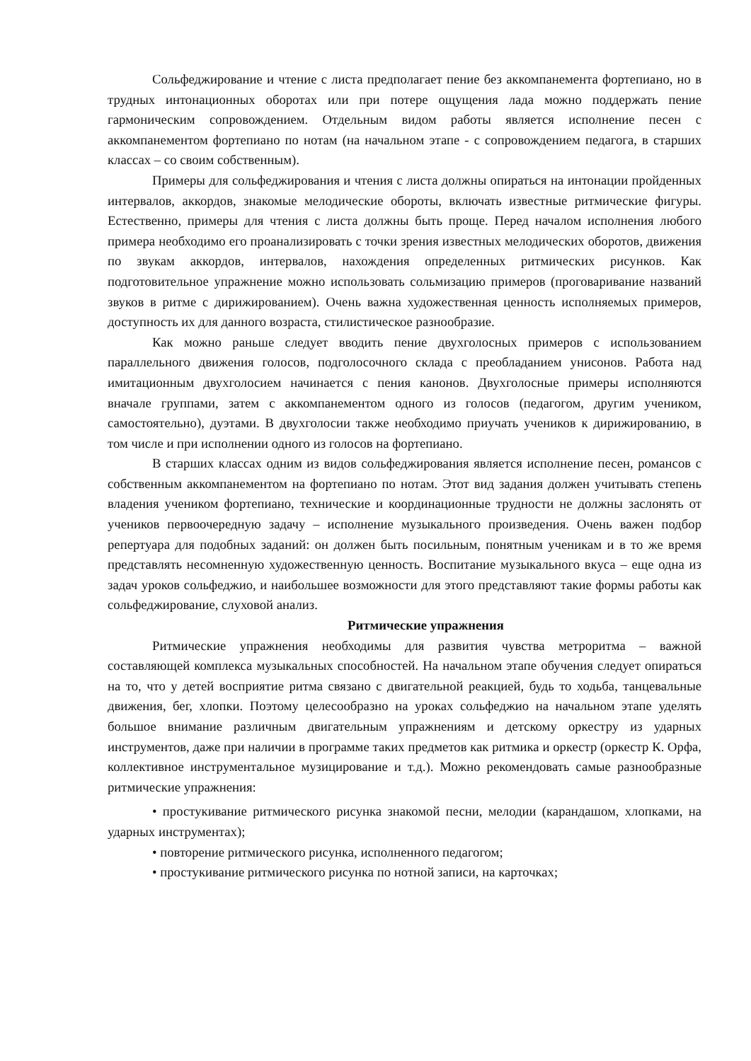Сольфеджирование и чтение с листа предполагает пение без аккомпанемента фортепиано, но в трудных интонационных оборотах или при потере ощущения лада можно поддержать пение гармоническим сопровождением. Отдельным видом работы является исполнение песен с аккомпанементом фортепиано по нотам (на начальном этапе - с сопровождением педагога, в старших классах – со своим собственным).
Примеры для сольфеджирования и чтения с листа должны опираться на интонации пройденных интервалов, аккордов, знакомые мелодические обороты, включать известные ритмические фигуры. Естественно, примеры для чтения с листа должны быть проще. Перед началом исполнения любого примера необходимо его проанализировать с точки зрения известных мелодических оборотов, движения по звукам аккордов, интервалов, нахождения определенных ритмических рисунков. Как подготовительное упражнение можно использовать сольмизацию примеров (проговаривание названий звуков в ритме с дирижированием). Очень важна художественная ценность исполняемых примеров, доступность их для данного возраста, стилистическое разнообразие.
Как можно раньше следует вводить пение двухголосных примеров с использованием параллельного движения голосов, подголосочного склада с преобладанием унисонов. Работа над имитационным двухголосием начинается с пения канонов. Двухголосные примеры исполняются вначале группами, затем с аккомпанементом одного из голосов (педагогом, другим учеником, самостоятельно), дуэтами. В двухголосии также необходимо приучать учеников к дирижированию, в том числе и при исполнении одного из голосов на фортепиано.
В старших классах одним из видов сольфеджирования является исполнение песен, романсов с собственным аккомпанементом на фортепиано по нотам. Этот вид задания должен учитывать степень владения учеником фортепиано, технические и координационные трудности не должны заслонять от учеников первоочередную задачу – исполнение музыкального произведения. Очень важен подбор репертуара для подобных заданий: он должен быть посильным, понятным ученикам и в то же время представлять несомненную художественную ценность. Воспитание музыкального вкуса – еще одна из задач уроков сольфеджио, и наибольшее возможности для этого представляют такие формы работы как сольфеджирование, слуховой анализ.
Ритмические упражнения
Ритмические упражнения необходимы для развития чувства метроритма – важной составляющей комплекса музыкальных способностей. На начальном этапе обучения следует опираться на то, что у детей восприятие ритма связано с двигательной реакцией, будь то ходьба, танцевальные движения, бег, хлопки. Поэтому целесообразно на уроках сольфеджио на начальном этапе уделять большое внимание различным двигательным упражнениям и детскому оркестру из ударных инструментов, даже при наличии в программе таких предметов как ритмика и оркестр (оркестр К. Орфа, коллективное инструментальное музицирование и т.д.). Можно рекомендовать самые разнообразные ритмические упражнения:
• простукивание ритмического рисунка знакомой песни, мелодии (карандашом, хлопками, на ударных инструментах);
• повторение ритмического рисунка, исполненного педагогом;
• простукивание ритмического рисунка по нотной записи, на карточках;